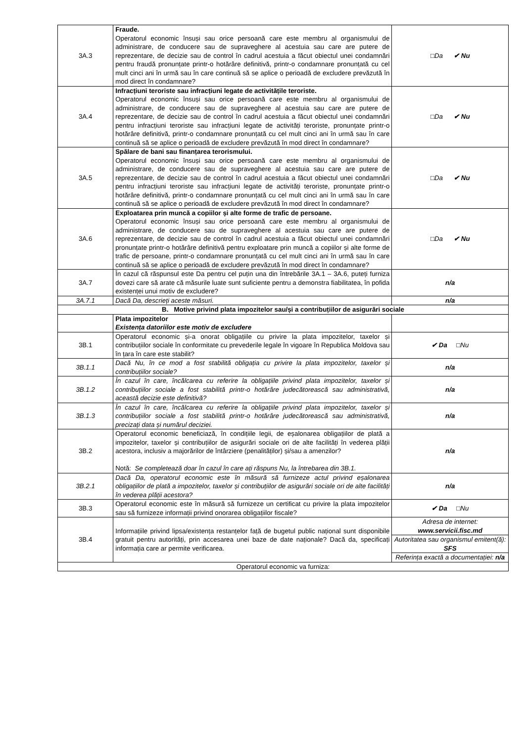| 3A.3 | Fraude. Operatorul economic însuși sau orice persoană care este membru al organismului de administrare, de conducere sau de supraveghere al acestuia sau care are putere de reprezentare, de decizie sau de control în cadrul acestuia a făcut obiectul unei condamnări pentru fraudă pronunțate printr-o hotărâre definitivă, printr-o condamnare pronunțată cu cel mult cinci ani în urmă sau în care continuă să se aplice o perioadă de excludere prevăzută în mod direct în condamnare? | □Da ✔ Nu |
| 3A.4 | Infracțiuni teroriste sau infracțiuni legate de activitățile teroriste. Operatorul economic însuși sau orice persoană care este membru al organismului de administrare, de conducere sau de supraveghere al acestuia sau care are putere de reprezentare, de decizie sau de control în cadrul acestuia a făcut obiectul unei condamnări pentru infracțiuni teroriste sau infracțiuni legate de activități teroriste, pronunțate printr-o hotărâre definitivă, printr-o condamnare pronunțată cu cel mult cinci ani în urmă sau în care continuă să se aplice o perioadă de excludere prevăzută în mod direct în condamnare? | □Da ✔ Nu |
| 3A.5 | Spălare de bani sau finanțarea terorismului. Operatorul economic însuși sau orice persoană care este membru al organismului de administrare, de conducere sau de supraveghere al acestuia sau care are putere de reprezentare, de decizie sau de control în cadrul acestuia a făcut obiectul unei condamnări pentru infracțiuni teroriste sau infracțiuni legate de activități teroriste, pronunțate printr-o hotărâre definitivă, printr-o condamnare pronunțată cu cel mult cinci ani în urmă sau în care continuă să se aplice o perioadă de excludere prevăzută în mod direct în condamnare? | □Da ✔ Nu |
| 3A.6 | Exploatarea prin muncă a copiilor și alte forme de trafic de persoane. Operatorul economic însuși sau orice persoană care este membru al organismului de administrare, de conducere sau de supraveghere al acestuia sau care are putere de reprezentare, de decizie sau de control în cadrul acestuia a făcut obiectul unei condamnări pronunțate printr-o hotărâre definitivă pentru exploatare prin muncă a copiilor și alte forme de trafic de persoane, printr-o condamnare pronunțată cu cel mult cinci ani în urmă sau în care continuă să se aplice o perioadă de excludere prevăzută în mod direct în condamnare? | □Da ✔ Nu |
| 3A.7 | În cazul că răspunsul este Da pentru cel puțin una din întrebările 3A.1 – 3A.6, puteți furniza dovezi care să arate că măsurile luate sunt suficiente pentru a demonstra fiabilitatea, în pofida existenței unui motiv de excludere? | n/a |
| 3A.7.1 | Dacă Da, descrieți aceste măsuri. | n/a |
| B. Motive privind plata impozitelor sau/și a contribuțiilor de asigurări sociale | | |
| | Plata impozitelor Existența datoriilor este motiv de excludere | |
| 3B.1 | Operatorul economic și-a onorat obligațiile cu privire la plata impozitelor, taxelor și contribuțiilor sociale în conformitate cu prevederile legale în vigoare în Republica Moldova sau în țara în care este stabilit? | ✔ Da □Nu |
| 3B.1.1 | Dacă Nu, în ce mod a fost stabilită obligația cu privire la plata impozitelor, taxelor și contribuțiilor sociale? | n/a |
| 3B.1.2 | În cazul în care, încălcarea cu referire la obligațiile privind plata impozitelor, taxelor și contribuțiilor sociale a fost stabilită printr-o hotărâre judecătorească sau administrativă, această decizie este definitivă? | n/a |
| 3B.1.3 | În cazul în care, încălcarea cu referire la obligațiile privind plata impozitelor, taxelor și contribuțiilor sociale a fost stabilită printr-o hotărâre judecătorească sau administrativă, precizați data și numărul deciziei. | n/a |
| 3B.2 | Operatorul economic beneficiază, în condițiile legii, de eșalonarea obligațiilor de plată a impozitelor, taxelor și contribuțiilor de asigurări sociale ori de alte facilități în vederea plății acestora, inclusiv a majorărilor de întârziere (penalităților) și/sau a amenzilor? Notă: Se completează doar în cazul în care ați răspuns Nu, la întrebarea din 3B.1. | n/a |
| 3B.2.1 | Dacă Da, operatorul economic este în măsură să furnizeze actul privind eșalonarea obligațiilor de plată a impozitelor, taxelor și contribuțiilor de asigurări sociale ori de alte facilități în vederea plății acestora? | n/a |
| 3B.3 | Operatorul economic este în măsură să furnizeze un certificat cu privire la plata impozitelor sau să furnizeze informații privind onorarea obligațiilor fiscale? | ✔ Da □Nu |
| 3B.4 | Informațiile privind lipsa/existența restanțelor față de bugetul public național sunt disponibile gratuit pentru autorități, prin accesarea unei baze de date naționale? Dacă da, specificați informația care ar permite verificarea. | Adresa de internet: www.servicii.fisc.md |
| | | Autoritatea sau organismul emitent(ă): SFS |
| | | Referința exactă a documentației: n/a |
| Operatorul economic va furniza: | | |